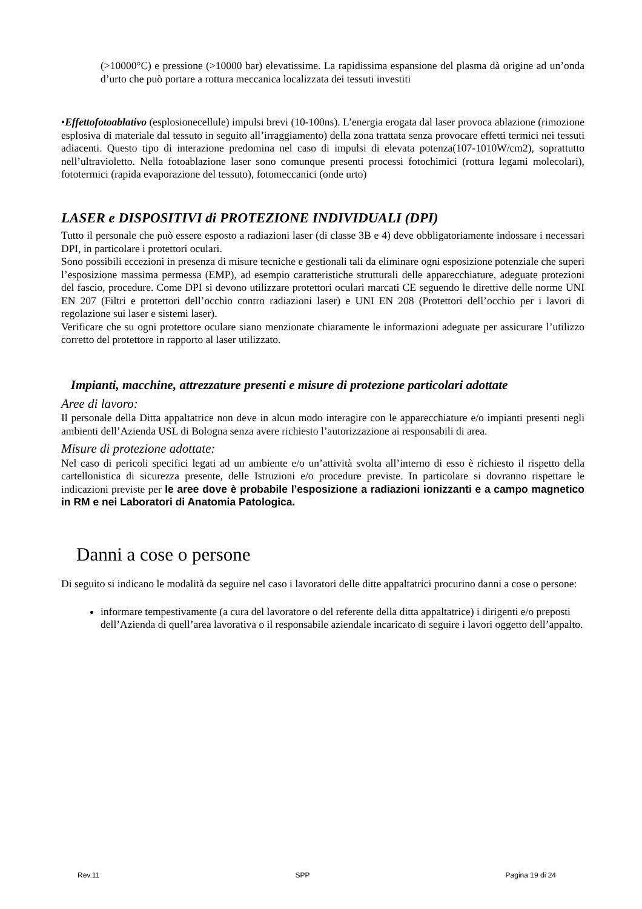(>10000°C) e pressione (>10000 bar) elevatissime. La rapidissima espansione del plasma dà origine ad un’onda d’urto che può portare a rottura meccanica localizzata dei tessuti investiti
•Effettofotoablativo (esplosionecellule) impulsi brevi (10-100ns). L’energia erogata dal laser provoca ablazione (rimozione esplosiva di materiale dal tessuto in seguito all’irraggiamento) della zona trattata senza provocare effetti termici nei tessuti adiacenti. Questo tipo di interazione predomina nel caso di impulsi di elevata potenza(107-1010W/cm2), soprattutto nell’ultravioletto. Nella fotoablazione laser sono comunque presenti processi fotochimici (rottura legami molecolari), fototermici (rapida evaporazione del tessuto), fotomeccanici (onde urto)
LASER e DISPOSITIVI di PROTEZIONE INDIVIDUALI (DPI)
Tutto il personale che può essere esposto a radiazioni laser (di classe 3B e 4) deve obbligatoriamente indossare i necessari DPI, in particolare i protettori oculari.
Sono possibili eccezioni in presenza di misure tecniche e gestionali tali da eliminare ogni esposizione potenziale che superi l’esposizione massima permessa (EMP), ad esempio caratteristiche strutturali delle apparecchiature, adeguate protezioni del fascio, procedure. Come DPI si devono utilizzare protettori oculari marcati CE seguendo le direttive delle norme UNI EN 207 (Filtri e protettori dell’occhio contro radiazioni laser) e UNI EN 208 (Protettori dell’occhio per i lavori di regolazione sui laser e sistemi laser).
Verificare che su ogni protettore oculare siano menzionate chiaramente le informazioni adeguate per assicurare l’utilizzo corretto del protettore in rapporto al laser utilizzato.
Impianti, macchine, attrezzature presenti e misure di protezione particolari adottate
Aree di lavoro:
Il personale della Ditta appaltatrice non deve in alcun modo interagire con le apparecchiature e/o impianti presenti negli ambienti dell’Azienda USL di Bologna senza avere richiesto l’autorizzazione ai responsabili di area.
Misure di protezione adottate:
Nel caso di pericoli specifici legati ad un ambiente e/o un’attività svolta all’interno di esso è richiesto il rispetto della cartellonistica di sicurezza presente, delle Istruzioni e/o procedure previste. In particolare si dovranno rispettare le indicazioni previste per le aree dove è probabile l’esposizione a radiazioni ionizzanti e a campo magnetico in RM e nei Laboratori di Anatomia Patologica.
Danni a cose o persone
Di seguito si indicano le modalità da seguire nel caso i lavoratori delle ditte appaltatrici procurino danni a cose o persone:
informare tempestivamente (a cura del lavoratore o del referente della ditta appaltatrice) i dirigenti e/o preposti dell’Azienda di quell’area lavorativa o il responsabile aziendale incaricato di seguire i lavori oggetto dell’appalto.
Rev.11 SPP Pagina 19 di 24